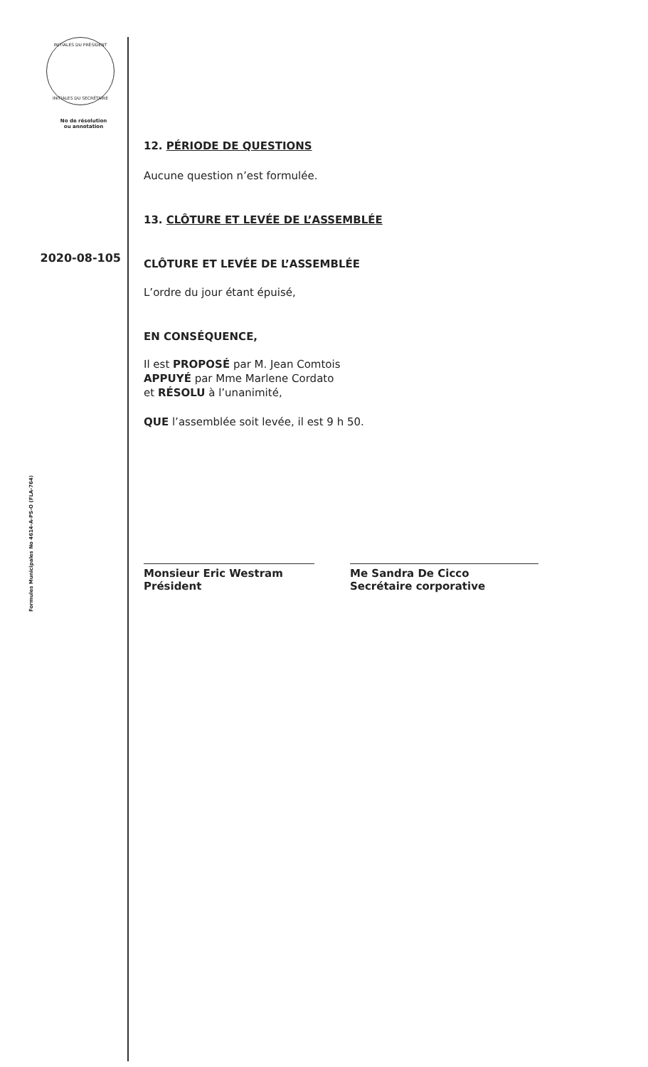INITIALES DU PRÉSIDENT
INITIALES DU SECRÉTAIRE
No de résolution
ou annotation
2020-08-105
12. PÉRIODE DE QUESTIONS
Aucune question n’est formulée.
13. CLÔTURE ET LEVÉE DE L’ASSEMBLÉE
CLÔTURE ET LEVÉE DE L’ASSEMBLÉE
L’ordre du jour étant épuisé,
EN CONSÉQUENCE,
Il est PROPOSÉ par M. Jean Comtois
APPUYÉ par Mme Marlene Cordato
et RÉSOLU à l’unanimité,
QUE l’assemblée soit levée, il est 9 h 50.
Monsieur Eric Westram
Président
Me Sandra De Cicco
Secrétaire corporative
Formules Municipales No 4614-A-PS-O (FLA-764)